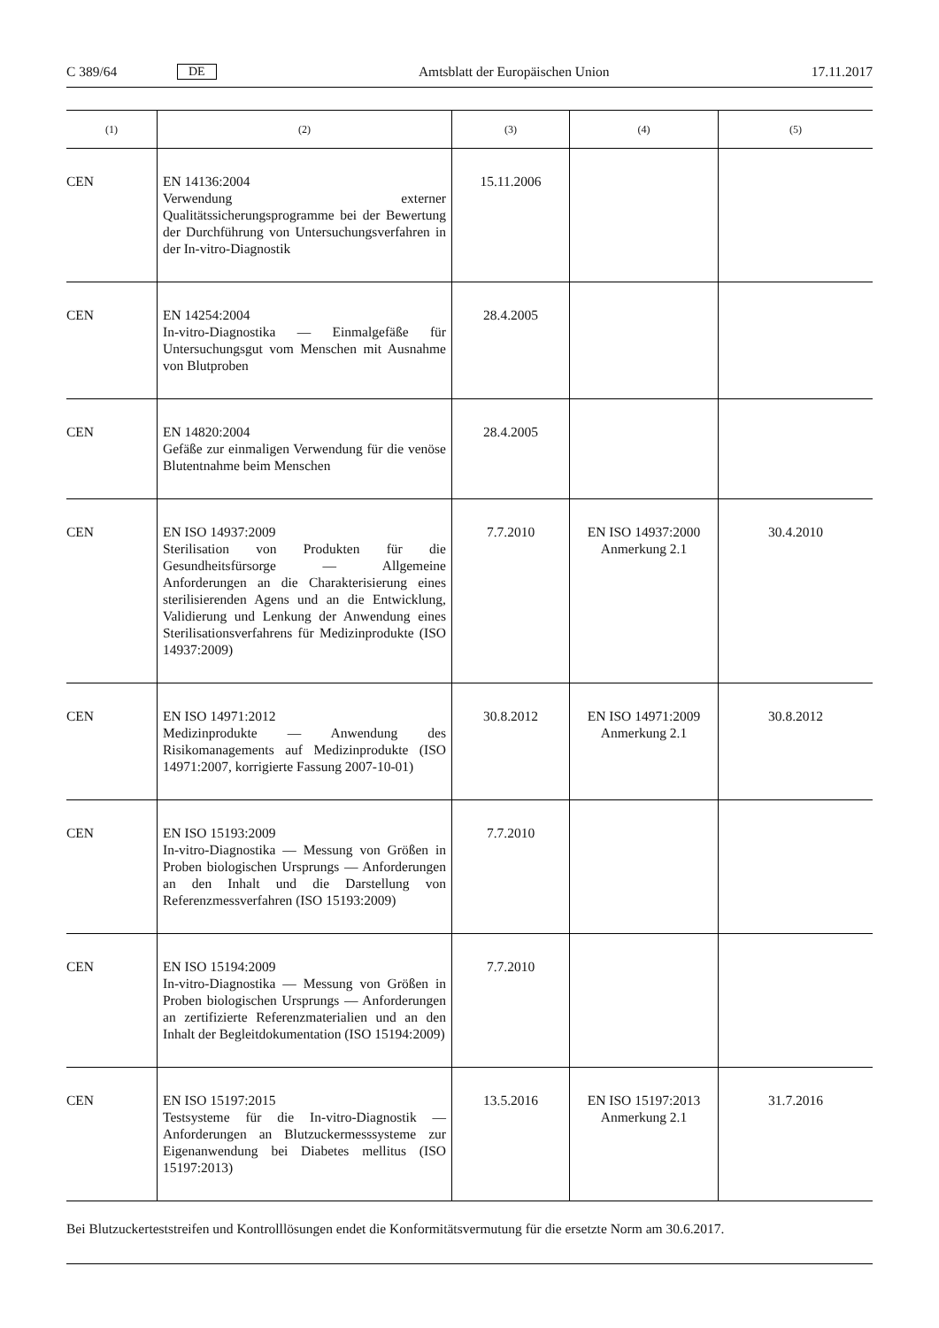C 389/64 DE Amtsblatt der Europäischen Union 17.11.2017
| (1) | (2) | (3) | (4) | (5) |
| --- | --- | --- | --- | --- |
| CEN | EN 14136:2004 Verwendung externer Qualitätssicherungsprogramme bei der Bewertung der Durchführung von Untersuchungsverfahren in der In-vitro-Diagnostik | 15.11.2006 | | |
| CEN | EN 14254:2004 In-vitro-Diagnostika — Einmalgefäße für Untersuchungsgut vom Menschen mit Ausnahme von Blutproben | 28.4.2005 | | |
| CEN | EN 14820:2004 Gefäße zur einmaligen Verwendung für die venöse Blutentnahme beim Menschen | 28.4.2005 | | |
| CEN | EN ISO 14937:2009 Sterilisation von Produkten für die Gesundheitsfürsorge — Allgemeine Anforderungen an die Charakterisierung eines sterilisierenden Agens und an die Entwicklung, Validierung und Lenkung der Anwendung eines Sterilisationsverfahrens für Medizinprodukte (ISO 14937:2009) | 7.7.2010 | EN ISO 14937:2000 Anmerkung 2.1 | 30.4.2010 |
| CEN | EN ISO 14971:2012 Medizinprodukte — Anwendung des Risikomanagements auf Medizinprodukte (ISO 14971:2007, korrigierte Fassung 2007-10-01) | 30.8.2012 | EN ISO 14971:2009 Anmerkung 2.1 | 30.8.2012 |
| CEN | EN ISO 15193:2009 In-vitro-Diagnostika — Messung von Größen in Proben biologischen Ursprungs — Anforderungen an den Inhalt und die Darstellung von Referenzmessverfahren (ISO 15193:2009) | 7.7.2010 | | |
| CEN | EN ISO 15194:2009 In-vitro-Diagnostika — Messung von Größen in Proben biologischen Ursprungs — Anforderungen an zertifizierte Referenzmaterialien und an den Inhalt der Begleitdokumentation (ISO 15194:2009) | 7.7.2010 | | |
| CEN | EN ISO 15197:2015 Testsysteme für die In-vitro-Diagnostik — Anforderungen an Blutzuckermesssysteme zur Eigenanwendung bei Diabetes mellitus (ISO 15197:2013) | 13.5.2016 | EN ISO 15197:2013 Anmerkung 2.1 | 31.7.2016 |
Bei Blutzuckerteststreifen und Kontrolllösungen endet die Konformitätsvermutung für die ersetzte Norm am 30.6.2017.